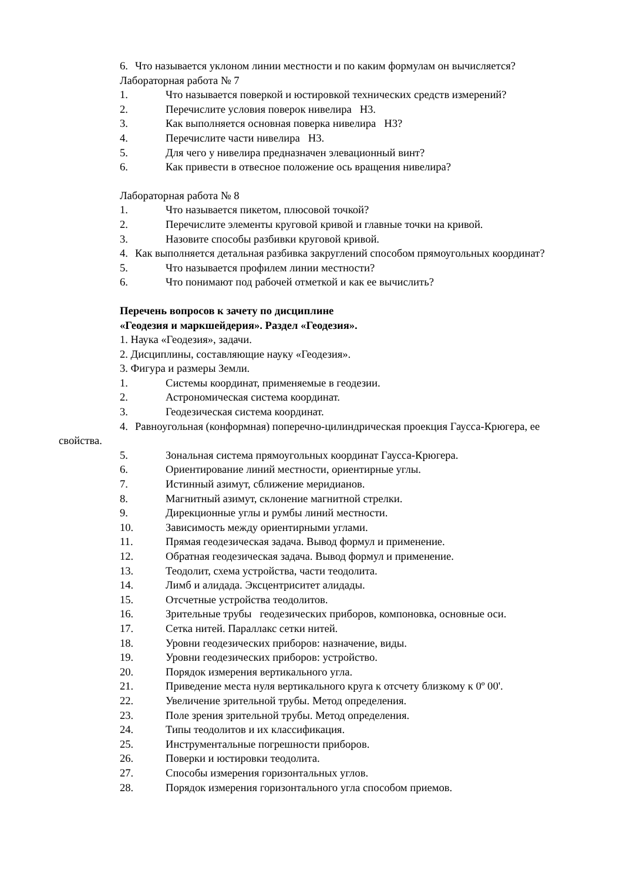6. Что называется уклоном линии местности и по каким формулам он вычисляется?
Лабораторная работа № 7
1. Что называется поверкой и юстировкой технических средств измерений?
2. Перечислите условия поверок нивелира Н3.
3. Как выполняется основная поверка нивелира Н3?
4. Перечислите части нивелира Н3.
5. Для чего у нивелира предназначен элевационный винт?
6. Как привести в отвесное положение ось вращения нивелира?
Лабораторная работа № 8
1. Что называется пикетом, плюсовой точкой?
2. Перечислите элементы круговой кривой и главные точки на кривой.
3. Назовите способы разбивки круговой кривой.
4. Как выполняется детальная разбивка закруглений способом прямоугольных координат?
5. Что называется профилем линии местности?
6. Что понимают под рабочей отметкой и как ее вычислить?
Перечень вопросов к зачету по дисциплине
«Геодезия и маркшейдерия». Раздел «Геодезия».
1. Наука «Геодезия», задачи.
2. Дисциплины, составляющие науку «Геодезия».
3. Фигура и размеры Земли.
1. Системы координат, применяемые в геодезии.
2. Астрономическая система координат.
3. Геодезическая система координат.
4. Равноугольная (конформная) поперечно-цилиндрическая проекция Гаусса-Крюгера, ее свойства.
5. Зональная система прямоугольных координат Гаусса-Крюгера.
6. Ориентирование линий местности, ориентирные углы.
7. Истинный азимут, сближение меридианов.
8. Магнитный азимут, склонение магнитной стрелки.
9. Дирекционные углы и румбы линий местности.
10. Зависимость между ориентирными углами.
11. Прямая геодезическая задача. Вывод формул и применение.
12. Обратная геодезическая задача. Вывод формул и применение.
13. Теодолит, схема устройства, части теодолита.
14. Лимб и алидада. Эксцентриситет алидады.
15. Отсчетные устройства теодолитов.
16. Зрительные трубы геодезических приборов, компоновка, основные оси.
17. Сетка нитей. Параллакс сетки нитей.
18. Уровни геодезических приборов: назначение, виды.
19. Уровни геодезических приборов: устройство.
20. Порядок измерения вертикального угла.
21. Приведение места нуля вертикального круга к отсчету близкому к 0º 00'.
22. Увеличение зрительной трубы. Метод определения.
23. Поле зрения зрительной трубы. Метод определения.
24. Типы теодолитов и их классификация.
25. Инструментальные погрешности приборов.
26. Поверки и юстировки теодолита.
27. Способы измерения горизонтальных углов.
28. Порядок измерения горизонтального угла способом приемов.